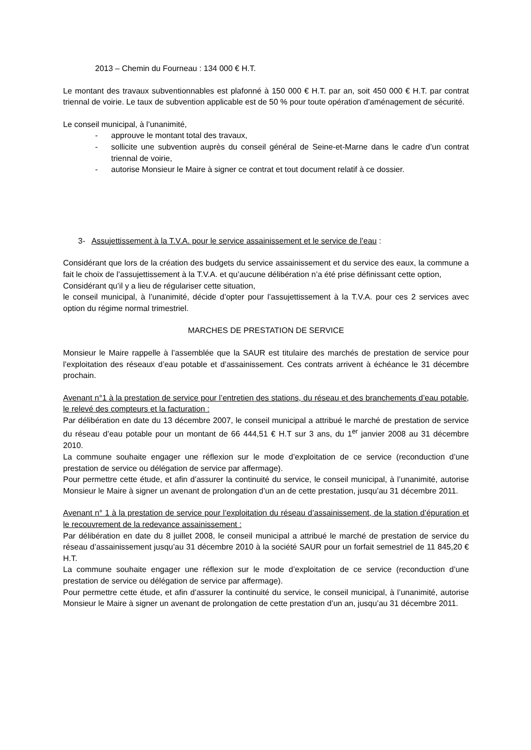2013 – Chemin du Fourneau : 134 000 € H.T.
Le montant des travaux subventionnables est plafonné à 150 000 € H.T. par an, soit 450 000 € H.T. par contrat triennal de voirie. Le taux de subvention applicable est de 50 % pour toute opération d’aménagement de sécurité.
Le conseil municipal, à l’unanimité,
- approuve le montant total des travaux,
- sollicite une subvention auprès du conseil général de Seine-et-Marne dans le cadre d’un contrat triennal de voirie,
- autorise Monsieur le Maire à signer ce contrat et tout document relatif à ce dossier.
3- Assujettissement à la T.V.A. pour le service assainissement et le service de l’eau :
Considérant que lors de la création des budgets du service assainissement et du service des eaux, la commune a fait le choix de l’assujettissement à la T.V.A. et qu’aucune délibération n’a été prise définissant cette option,
Considérant qu’il y a lieu de régulariser cette situation,
le conseil municipal, à l’unanimité, décide d’opter pour l’assujettissement à la T.V.A. pour ces 2 services avec option du régime normal trimestriel.
MARCHES DE PRESTATION DE SERVICE
Monsieur le Maire rappelle à l’assemblée que la SAUR est titulaire des marchés de prestation de service pour l’exploitation des réseaux d’eau potable et d’assainissement. Ces contrats arrivent à échéance le 31 décembre prochain.
Avenant n°1 à la prestation de service pour l’entretien des stations, du réseau et des branchements d’eau potable, le relevé des compteurs et la facturation :
Par délibération en date du 13 décembre 2007, le conseil municipal a attribué le marché de prestation de service du réseau d’eau potable pour un montant de 66 444,51 € H.T sur 3 ans, du 1<sup>er</sup> janvier 2008 au 31 décembre 2010.
La commune souhaite engager une réflexion sur le mode d’exploitation de ce service (reconduction d’une prestation de service ou délégation de service par affermage).
Pour permettre cette étude, et afin d’assurer la continuité du service, le conseil municipal, à l’unanimité, autorise Monsieur le Maire à signer un avenant de prolongation d’un an de cette prestation, jusqu’au 31 décembre 2011.
Avenant n° 1 à la prestation de service pour l’exploitation du réseau d’assainissement, de la station d’épuration et le recouvrement de la redevance assainissement :
Par délibération en date du 8 juillet 2008, le conseil municipal a attribué le marché de prestation de service du réseau d’assainissement jusqu’au 31 décembre 2010 à la société SAUR pour un forfait semestriel de 11 845,20 € H.T.
La commune souhaite engager une réflexion sur le mode d’exploitation de ce service (reconduction d’une prestation de service ou délégation de service par affermage).
Pour permettre cette étude, et afin d’assurer la continuité du service, le conseil municipal, à l’unanimité, autorise Monsieur le Maire à signer un avenant de prolongation de cette prestation d’un an, jusqu’au 31 décembre 2011.